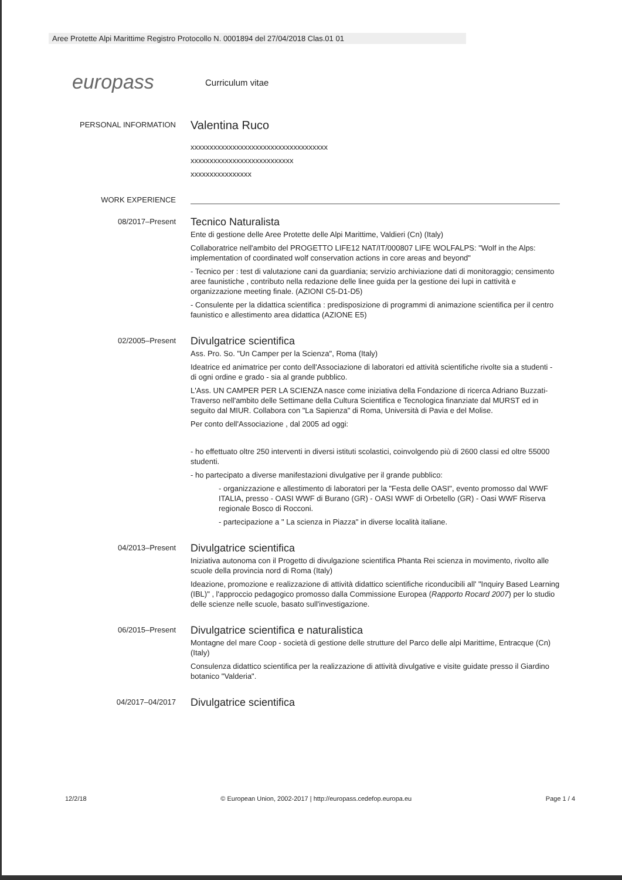Aree Protette Alpi Marittime Registro Protocollo N. 0001894 del 27/04/2018 Clas.01 01
europass Curriculum vitae
PERSONAL INFORMATION
Valentina Ruco
xxxxxxxxxxxxxxxxxxxxxxxxxxxxxxxxxxxx
xxxxxxxxxxxxxxxxxxxxxxxxxxx
xxxxxxxxxxxxxxxx
WORK EXPERIENCE
08/2017–Present
Tecnico Naturalista
Ente di gestione delle Aree Protette delle Alpi Marittime, Valdieri (Cn) (Italy)
Collaboratrice nell'ambito del PROGETTO LIFE12 NAT/IT/000807 LIFE WOLFALPS: "Wolf in the Alps: implementation of coordinated wolf conservation actions in core areas and beyond"
- Tecnico per : test di valutazione cani da guardiania; servizio archiviazione dati di monitoraggio; censimento aree faunistiche , contributo nella redazione delle linee guida per la gestione dei lupi in cattività e organizzazione meeting finale. (AZIONI C5-D1-D5)
- Consulente per la didattica scientifica : predisposizione di programmi di animazione scientifica per il centro faunistico e allestimento area didattica (AZIONE E5)
02/2005–Present
Divulgatrice scientifica
Ass. Pro. So. "Un Camper per la Scienza", Roma (Italy)
Ideatrice ed animatrice per conto dell'Associazione di laboratori ed attività scientifiche rivolte sia a studenti - di ogni ordine e grado - sia al grande pubblico.
L'Ass. UN CAMPER PER LA SCIENZA nasce come iniziativa della Fondazione di ricerca Adriano Buzzati-Traverso nell'ambito delle Settimane della Cultura Scientifica e Tecnologica finanziate dal MURST ed in seguito dal MIUR. Collabora con "La Sapienza" di Roma, Università di Pavia e del Molise.
Per conto dell'Associazione , dal 2005 ad oggi:
- ho effettuato oltre 250 interventi in diversi istituti scolastici, coinvolgendo più di 2600 classi ed oltre 55000 studenti.
- ho partecipato a diverse manifestazioni divulgative per il grande pubblico:
- organizzazione e allestimento di laboratori per la "Festa delle OASI", evento promosso dal WWF ITALIA, presso - OASI WWF di Burano (GR) - OASI WWF di Orbetello (GR) - Oasi WWF Riserva regionale Bosco di Rocconi.
- partecipazione a " La scienza in Piazza" in diverse località italiane.
04/2013–Present
Divulgatrice scientifica
Iniziativa autonoma con il Progetto di divulgazione scientifica Phanta Rei scienza in movimento, rivolto alle scuole della provincia nord di Roma (Italy)
Ideazione, promozione e realizzazione di attività didattico scientifiche riconducibili all' "Inquiry Based Learning (IBL)" , l'approccio pedagogico promosso dalla Commissione Europea (Rapporto Rocard 2007) per lo studio delle scienze nelle scuole, basato sull'investigazione.
06/2015–Present
Divulgatrice scientifica e naturalistica
Montagne del mare Coop - società di gestione delle strutture del Parco delle alpi Marittime, Entracque (Cn) (Italy)
Consulenza didattico scientifica per la realizzazione di attività divulgative e visite guidate presso il Giardino botanico "Valderia".
04/2017–04/2017
Divulgatrice scientifica
12/2/18 © European Union, 2002-2017 | http://europass.cedefop.europa.eu Page 1 / 4